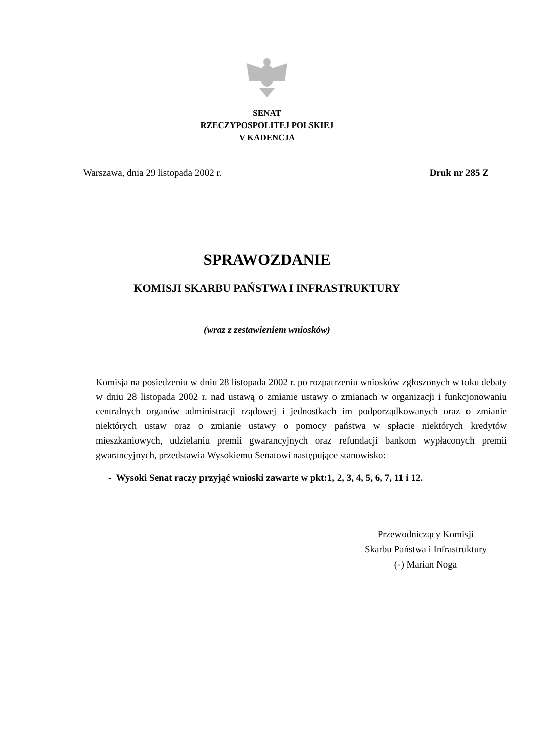SENAT
RZECZYPOSPOLITEJ POLSKIEJ
V KADENCJA
Warszawa, dnia 29 listopada 2002 r. Druk nr 285 Z
SPRAWOZDANIE
KOMISJI SKARBU PAŃSTWA I INFRASTRUKTURY
(wraz z zestawieniem wniosków)
Komisja na posiedzeniu w dniu 28 listopada 2002 r. po rozpatrzeniu wniosków zgłoszonych w toku debaty w dniu 28 listopada 2002 r. nad ustawą o zmianie ustawy o zmianach w organizacji i funkcjonowaniu centralnych organów administracji rządowej i jednostkach im podporządkowanych oraz o zmianie niektórych ustaw oraz o zmianie ustawy o pomocy państwa w spłacie niektórych kredytów mieszkaniowych, udzielaniu premii gwarancyjnych oraz refundacji bankom wypłaconych premii gwarancyjnych, przedstawia Wysokiemu Senatowi następujące stanowisko:
- Wysoki Senat raczy przyjąć wnioski zawarte w pkt:1, 2, 3, 4, 5, 6, 7, 11 i 12.
Przewodniczący Komisji
Skarbu Państwa i Infrastruktury
(-) Marian Noga